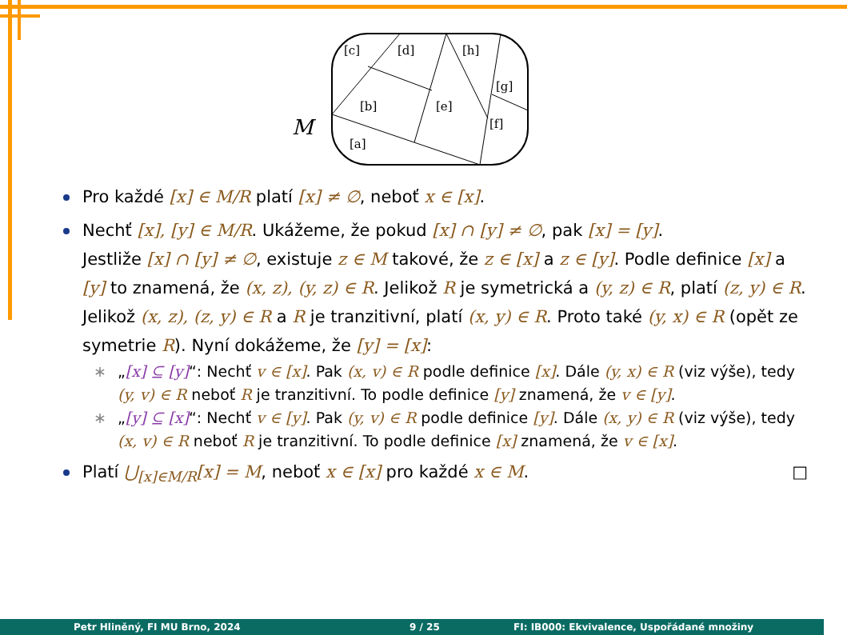[c]
[d]
[h]
[g]
[b]
[e]
[f]
[a]
M
Pro každé [x] ∈ M/R platí [x] ≠ ∅, neboť x ∈ [x].
Nechť [x], [y] ∈ M/R. Ukážeme, že pokud [x] ∩ [y] ≠ ∅, pak [x] = [y].
Jestliže [x] ∩ [y] ≠ ∅, existuje z ∈ M takové, že z ∈ [x] a z ∈ [y]. Podle definice [x] a [y] to znamená, že (x, z), (y, z) ∈ R. Jelikož R je symetrická a (y, z) ∈ R, platí (z, y) ∈ R. Jelikož (x, z), (z, y) ∈ R a R je tranzitivní, platí (x, y) ∈ R. Proto také (y, x) ∈ R (opět ze symetrie R). Nyní dokážeme, že [y] = [x]:
∗ „[x] ⊆ [y]“: Nechť v ∈ [x]. Pak (x, v) ∈ R podle definice [x]. Dále (y, x) ∈ R (viz výše), tedy (y, v) ∈ R neboť R je tranzitivní. To podle definice [y] znamená, že v ∈ [y].
∗ „[y] ⊆ [x]“: Nechť v ∈ [y]. Pak (y, v) ∈ R podle definice [y]. Dále (x, y) ∈ R (viz výše), tedy (x, v) ∈ R neboť R je tranzitivní. To podle definice [x] znamená, že v ∈ [x].
Platí ⋃<sub>[x]∈M/R</sub>[x] = M, neboť x ∈ [x] pro každé x ∈ M. □
Petr Hliněný, FI MU Brno, 2024 9 / 25 FI: IB000: Ekvivalence, Uspořádané množiny